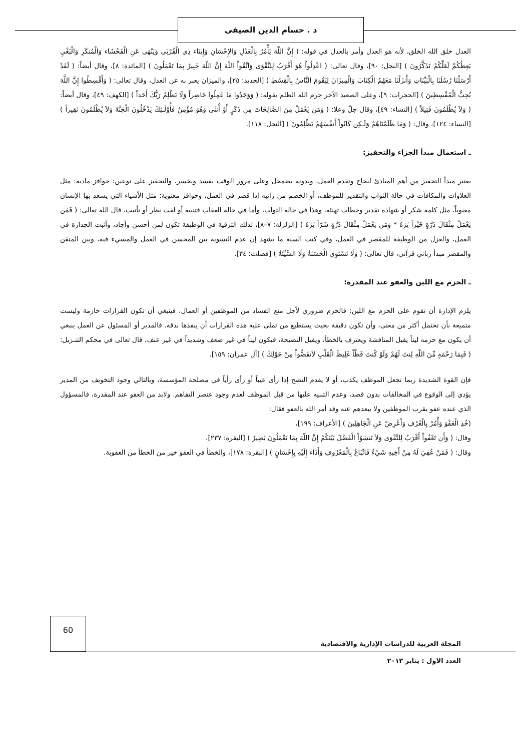د . حسام الدين الصيفى
العدل خلق الله الخلق، لأنه هو العدل وأمر بالعدل في قوله: ( إِنَّ اللّهَ يَأْمُرُ بِالْعَدْلِ وَالإِحْسَانِ وَإِيتَاء ذِي الْقُرْبَى وَيَنْهَى عَنِ الْفَحْشَاء وَالْمُنكَرِ وَالْبَغْيِ يَعِظُكُمْ لَعَلَّكُمْ تَذَكَّرُونَ ) [النحل: ٩٠]، وقال تعالى: ( اعْدِلُواْ هُوَ أَقْرَبُ لِلتَّقْوَى وَاتَّقُواْ اللّهَ إِنَّ اللّهَ خَبِيرٌ بِمَا تَعْمَلُونَ ) [المائدة: ٨]، وقال أيضاً: ( لَقَدْ أَرْسَلْنَا رُسُلَنَا بِالْبَيِّنَاتِ وَأَنزَلْنَا مَعَهُمُ الْكِتَابَ وَالْمِيزَانَ لِيَقُومَ النَّاسُ بِالْقِسْطِ ) [الحديد: ٢٥]، والميزان يعبر به عن العدل، وقال تعالى: ( وَأَقْسِطُوا إِنَّ اللَّهَ يُحِبُّ الْمُقْسِطِينَ ) [الحجرات: ٩]، وعلى الصعيد الآخر حرم الله الظلم بقوله: ( وَوَجَدُوا مَا عَمِلُوا حَاضِراً وَلَا يَظْلِمُ رَبُّكَ أَحَداً ) [الكهف: ٤٩]، وقال أيضاً: ( وَلاَ يُظْلَمُونَ فَتِيلاً ) [النساء: ٤٩]، وقال جلّ وعلا: ( وَمَن يَعْمَلْ مِنَ الصَّالِحَاتَ مِن ذَكَرٍ أَوْ أُنثَى وَهُوَ مُؤْمِنٌ فَأُوْلَـئِكَ يَدْخُلُونَ الْجَنَّةَ وَلاَ يُظْلَمُونَ نَقِيراً ) [النساء: ١٢٤]، وقال: ( وَمَا ظَلَمْنَاهُمْ وَلَـكِن كَانُواْ أَنفُسَهُمْ يَظْلِمُونَ ) [النحل: ١١٨].
ـ استعمال مبدأ الجزاء والتحفيز:
يعتبر مبدأ التحفيز من أهم المبادئ لنجاح وتقدم العمل، وبدونه يضمحل وعلى مرور الوقت يفسد ويخسر، والتحفيز على نوعين: حوافز مادية: مثل العلاوات والمكافآت في حالة الثواب والتقدير للموظف، أو الخصم من راتبه إذا قصر في العمل، وحوافز معنوية: مثل الأشياء التي يسعد بها الإنسان معنوياً، مثل كلمة شكر أو شهادة تقدير وخطاب تهنئة، وهذا في حالة الثواب، وأما في حالة العقاب فتنبيه أو لفت نظر أو تأنيب، قال الله تعالى: ( فَمَن يَعْمَلْ مِثْقَالَ ذَرَّةٍ خَيْراً يَرَهُ * وَمَن يَعْمَلْ مِثْقَالَ ذَرَّةٍ شَرّاً يَرَهُ ) [الزلزلة: ٧–٨]، لذلك الترقية في الوظيفة تكون لمن أحسن وأجاد، وأثبت الجدارة في العمل، والعزل من الوظيفة للمقصر في العمل، وفي كتب السنة ما يشهد إن عدم التسوية بين المحسن في العمل والمسيء فيه، وبين المتقن والمقصر مبدأ رباني قرآني، قال تعالى: ( وَلَا تَسْتَوِي الْحَسَنَةُ وَلَا السَّيِّئَةُ ) [فصلت: ٣٤].
ـ الحزم مع اللين والعفو عند المقدرة:
يلزم الإدارة أن تقوم على الحزم مع اللين: فالحزم ضروري لأجل منع الفساد من الموظفين أو العمال، فينبغي أن تكون القرارات حازمة وليست متميعة بأن تحتمل أكثر من معنى، وأن تكون دقيقة بحيث يستطيع من تملى عليه هذه القرارات أن ينفذها بدقة. فالمدير أو المسئول عن العمل ينبغي أن يكون مع حزمه ليناً يقبل المناقشة ويعترف بالخطأ، ويقبل النصيحة، فيكون ليناً في غير ضعف وشديداً في غير عنف، قال تعالى في محكم التنـزيل: ( فَبِمَا رَحْمَةٍ مِّنَ اللّهِ لِنتَ لَهُمْ وَلَوْ كُنتَ فَظّاً غَلِيظَ الْقَلْبِ لاَنفَضُّواْ مِنْ حَوْلِكَ ) [آل عمران: ١٥٩].
فإن القوة الشديدة ربما تجعل الموظف يكذب، أو لا يقدم النصح إذا رأى عيباً أو رأى رأياً في مصلحة المؤسسة، وبالتالي وجود التخويف من المدير يؤدي إلى الوقوع في المخالفات بدون قصد، وعدم التنبيه عليها من قبل الموظف لعدم وجود عنصر التفاهم. ولابد من العفو عند المقدرة، فالمسؤول الذي عنده عفو يقرب الموظفين ولا يبعدهم عنه وقد أمر الله بالعفو فقال:
(خُذِ الْعَفْوَ وَأْمُرْ بِالْعُرْفِ وَأَعْرِضْ عَنِ الْجَاهِلِينَ ) [الأعراف: ١٩٩]،
وقال: ( وَأَن تَعْفُواْ أَقْرَبُ لِلتَّقْوَى وَلاَ تَنسَوُاْ الْفَضْلَ بَيْنَكُمْ إِنَّ اللّهَ بِمَا تَعْمَلُونَ بَصِيرٌ ) [البقرة: ٢٣٧]،
وقال: ( فَمَنْ عُفِيَ لَهُ مِنْ أَخِيهِ شَيْءٌ فَاتِّبَاعٌ بِالْمَعْرُوفِ وَأَدَاء إِلَيْهِ بِإِحْسَانٍ ) [البقرة: ١٧٨]، والخطأ في العفو خير من الخطأ من العقوبة.
60
المجلة العربية للدراسات الإدارية والاقتصادية
العدد الاول : يناير ٢٠١٣